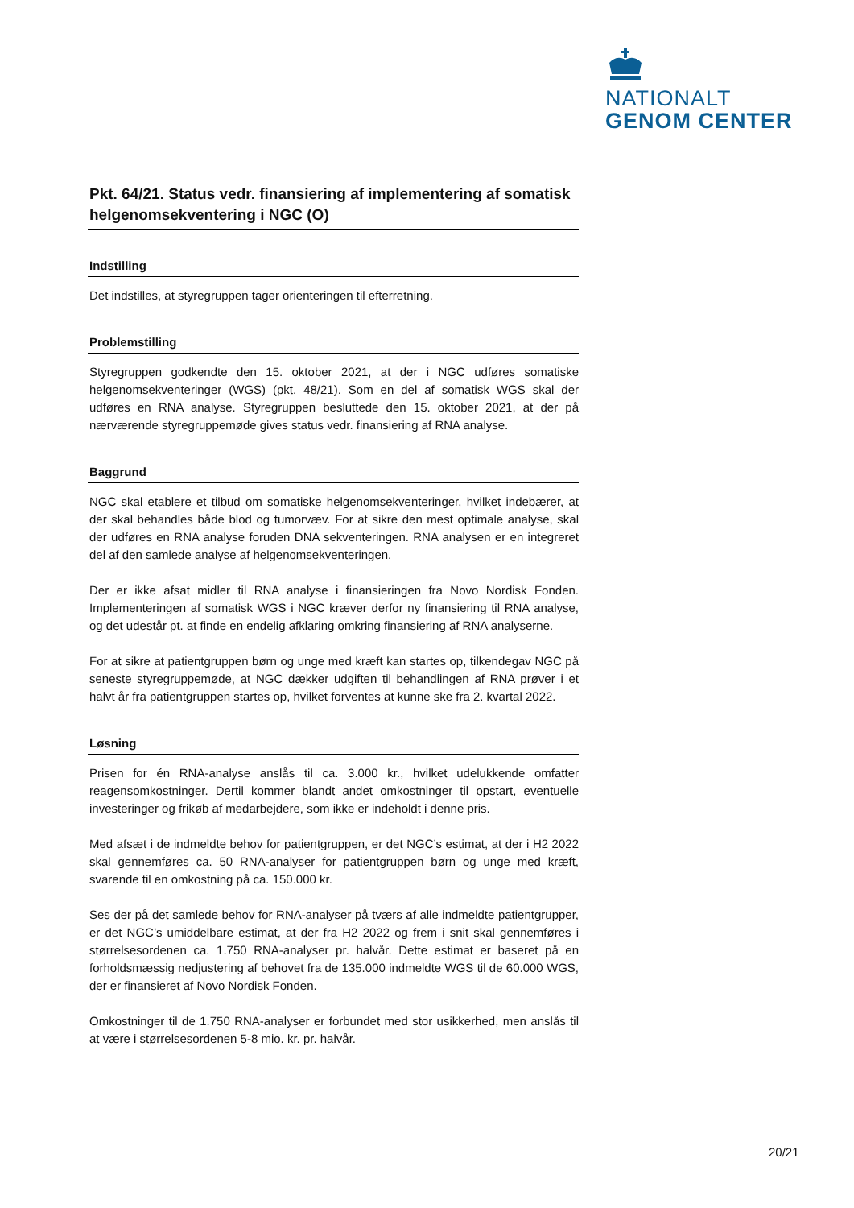NATIONALT
GENOM CENTER
Pkt. 64/21. Status vedr. finansiering af implementering af somatisk helgenomsekventering i NGC (O)
Indstilling
Det indstilles, at styregruppen tager orienteringen til efterretning.
Problemstilling
Styregruppen godkendte den 15. oktober 2021, at der i NGC udføres somatiske helgenomsekventeringer (WGS) (pkt. 48/21). Som en del af somatisk WGS skal der udføres en RNA analyse. Styregruppen besluttede den 15. oktober 2021, at der på nærværende styregruppemøde gives status vedr. finansiering af RNA analyse.
Baggrund
NGC skal etablere et tilbud om somatiske helgenomsekventeringer, hvilket indebærer, at der skal behandles både blod og tumorvæv. For at sikre den mest optimale analyse, skal der udføres en RNA analyse foruden DNA sekventeringen. RNA analysen er en integreret del af den samlede analyse af helgenomsekventeringen.
Der er ikke afsat midler til RNA analyse i finansieringen fra Novo Nordisk Fonden. Implementeringen af somatisk WGS i NGC kræver derfor ny finansiering til RNA analyse, og det udestår pt. at finde en endelig afklaring omkring finansiering af RNA analyserne.
For at sikre at patientgruppen børn og unge med kræft kan startes op, tilkendegav NGC på seneste styregruppemøde, at NGC dækker udgiften til behandlingen af RNA prøver i et halvt år fra patientgruppen startes op, hvilket forventes at kunne ske fra 2. kvartal 2022.
Løsning
Prisen for én RNA-analyse anslås til ca. 3.000 kr., hvilket udelukkende omfatter reagensomkostninger. Dertil kommer blandt andet omkostninger til opstart, eventuelle investeringer og frikøb af medarbejdere, som ikke er indeholdt i denne pris.
Med afsæt i de indmeldte behov for patientgruppen, er det NGC’s estimat, at der i H2 2022 skal gennemføres ca. 50 RNA-analyser for patientgruppen børn og unge med kræft, svarende til en omkostning på ca. 150.000 kr.
Ses der på det samlede behov for RNA-analyser på tværs af alle indmeldte patientgrupper, er det NGC’s umiddelbare estimat, at der fra H2 2022 og frem i snit skal gennemføres i størrelsesordenen ca. 1.750 RNA-analyser pr. halvår. Dette estimat er baseret på en forholdsmæssig nedjustering af behovet fra de 135.000 indmeldte WGS til de 60.000 WGS, der er finansieret af Novo Nordisk Fonden.
Omkostninger til de 1.750 RNA-analyser er forbundet med stor usikkerhed, men anslås til at være i størrelsesordenen 5-8 mio. kr. pr. halvår.
20/21